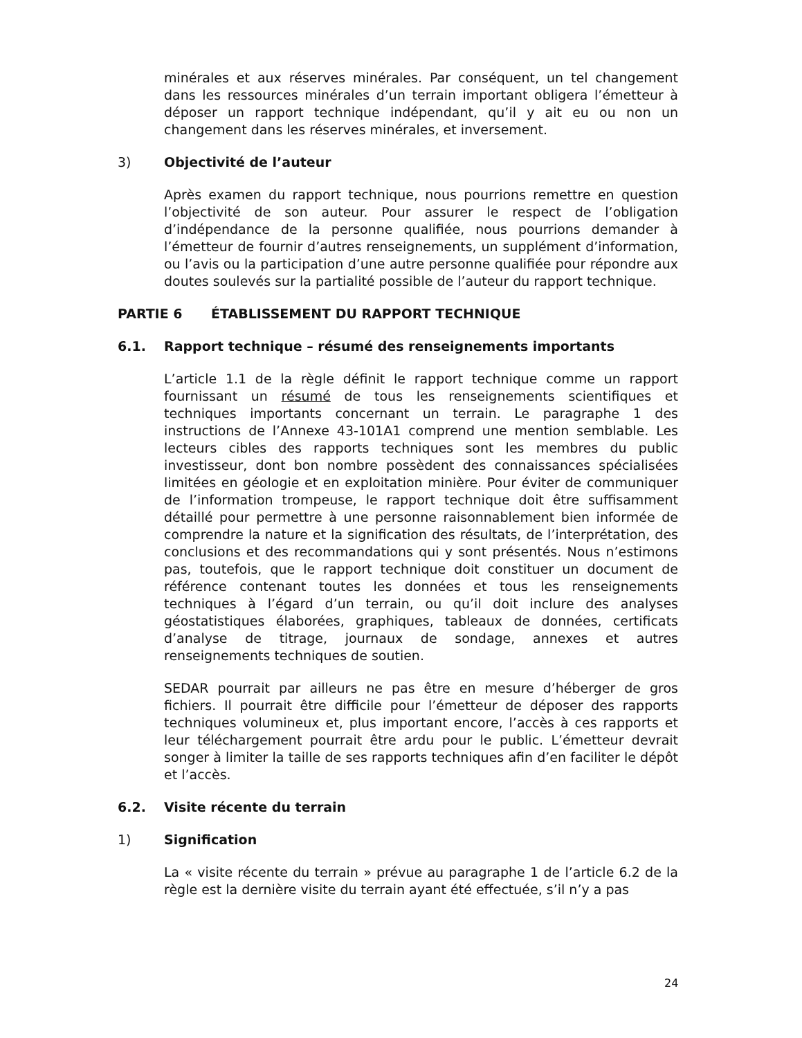minérales et aux réserves minérales. Par conséquent, un tel changement dans les ressources minérales d’un terrain important obligera l’émetteur à déposer un rapport technique indépendant, qu’il y ait eu ou non un changement dans les réserves minérales, et inversement.
3) Objectivité de l’auteur
Après examen du rapport technique, nous pourrions remettre en question l’objectivité de son auteur. Pour assurer le respect de l’obligation d’indépendance de la personne qualifiée, nous pourrions demander à l’émetteur de fournir d’autres renseignements, un supplément d’information, ou l’avis ou la participation d’une autre personne qualifiée pour répondre aux doutes soulevés sur la partialité possible de l’auteur du rapport technique.
PARTIE 6 ÉTABLISSEMENT DU RAPPORT TECHNIQUE
6.1. Rapport technique – résumé des renseignements importants
L’article 1.1 de la règle définit le rapport technique comme un rapport fournissant un résumé de tous les renseignements scientifiques et techniques importants concernant un terrain. Le paragraphe 1 des instructions de l’Annexe 43-101A1 comprend une mention semblable. Les lecteurs cibles des rapports techniques sont les membres du public investisseur, dont bon nombre possèdent des connaissances spécialisées limitées en géologie et en exploitation minière. Pour éviter de communiquer de l’information trompeuse, le rapport technique doit être suffisamment détaillé pour permettre à une personne raisonnablement bien informée de comprendre la nature et la signification des résultats, de l’interprétation, des conclusions et des recommandations qui y sont présentés. Nous n’estimons pas, toutefois, que le rapport technique doit constituer un document de référence contenant toutes les données et tous les renseignements techniques à l’égard d’un terrain, ou qu’il doit inclure des analyses géostatistiques élaborées, graphiques, tableaux de données, certificats d’analyse de titrage, journaux de sondage, annexes et autres renseignements techniques de soutien.
SEDAR pourrait par ailleurs ne pas être en mesure d’héberger de gros fichiers. Il pourrait être difficile pour l’émetteur de déposer des rapports techniques volumineux et, plus important encore, l’accès à ces rapports et leur téléchargement pourrait être ardu pour le public. L’émetteur devrait songer à limiter la taille de ses rapports techniques afin d’en faciliter le dépôt et l’accès.
6.2. Visite récente du terrain
1) Signification
La « visite récente du terrain » prévue au paragraphe 1 de l’article 6.2 de la règle est la dernière visite du terrain ayant été effectuée, s’il n’y a pas
24